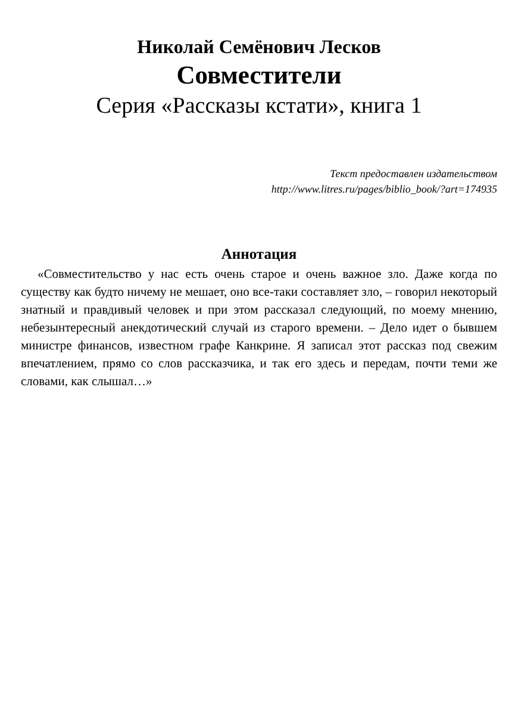Николай Семёнович Лесков
Совместители
Серия «Рассказы кстати», книга 1
Текст предоставлен издательством
http://www.litres.ru/pages/biblio_book/?art=174935
Аннотация
«Совместительство у нас есть очень старое и очень важное зло. Даже когда по существу как будто ничему не мешает, оно все-таки составляет зло, – говорил некоторый знатный и правдивый человек и при этом рассказал следующий, по моему мнению, небезынтересный анекдотический случай из старого времени. – Дело идет о бывшем министре финансов, известном графе Канкрине. Я записал этот рассказ под свежим впечатлением, прямо со слов рассказчика, и так его здесь и передам, почти теми же словами, как слышал…»